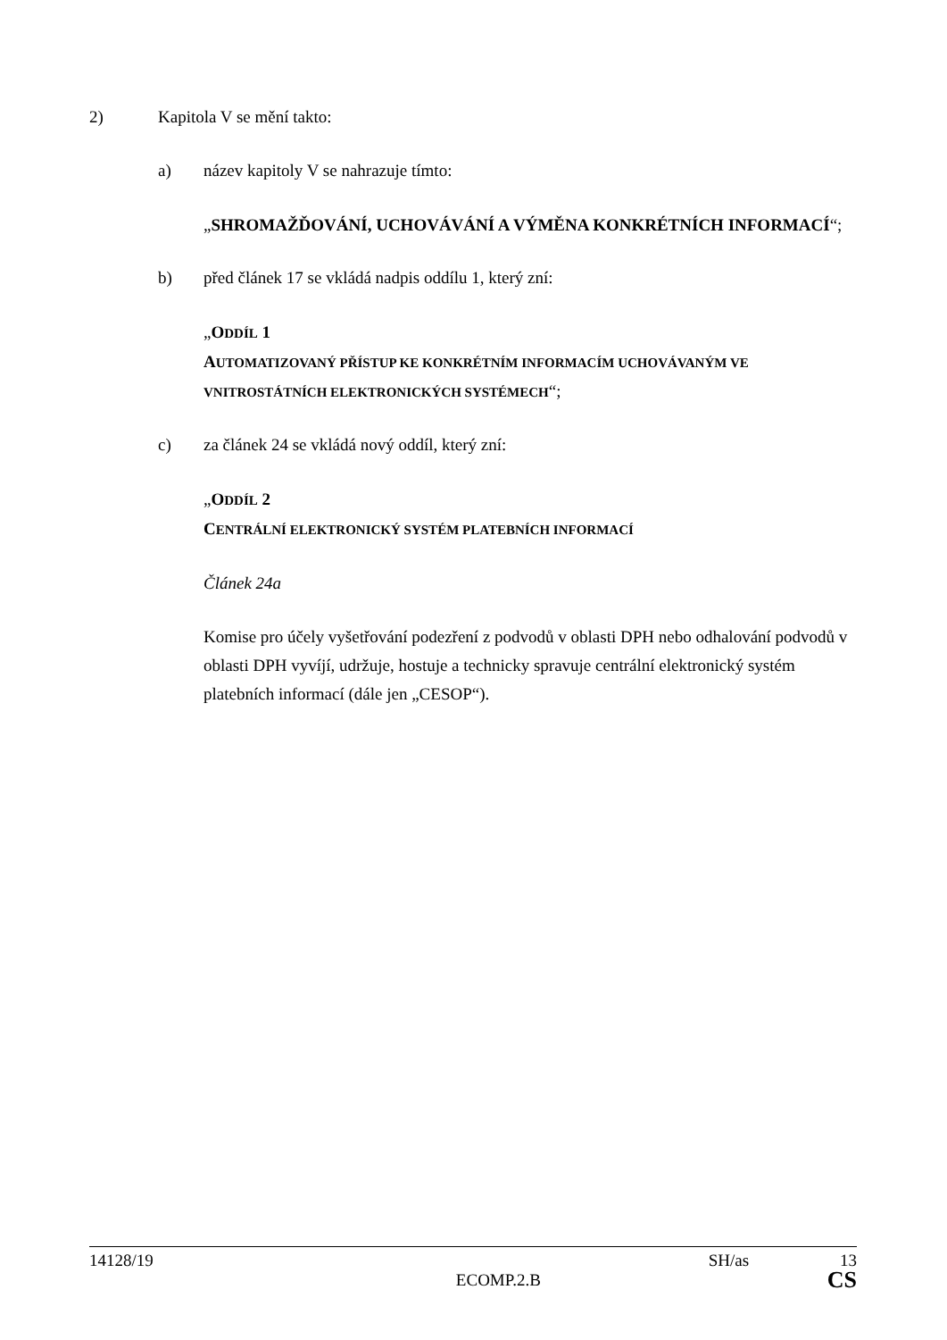2) Kapitola V se mění takto:
a) název kapitoly V se nahrazuje tímto:
„SHROMAŽĎOVÁNÍ, UCHOVÁVÁNÍ A VÝMĚNA KONKRÉTNÍCH INFORMACÍ“;
b) před článek 17 se vkládá nadpis oddílu 1, který zní:
„ODDÍL 1
AUTOMATIZOVANÝ PŘÍSTUP KE KONKRÉTNÍM INFORMACÍM UCHOVÁVANÝM VE VNITROSTÁTNÍCH ELEKTRONICKÝCH SYSTÉMECH“;
c) za článek 24 se vkládá nový oddíl, který zní:
„ODDÍL 2
CENTRÁLNÍ ELEKTRONICKÝ SYSTÉM PLATEBNÍCH INFORMACÍ
Článek 24a
Komise pro účely vyšetřování podezření z podvodů v oblasti DPH nebo odhalování podvodů v oblasti DPH vyvíjí, udržuje, hostuje a technicky spravuje centrální elektronický systém platebních informací (dále jen „CESOP“).
14128/19 SH/as 13
ECOMP.2.B CS